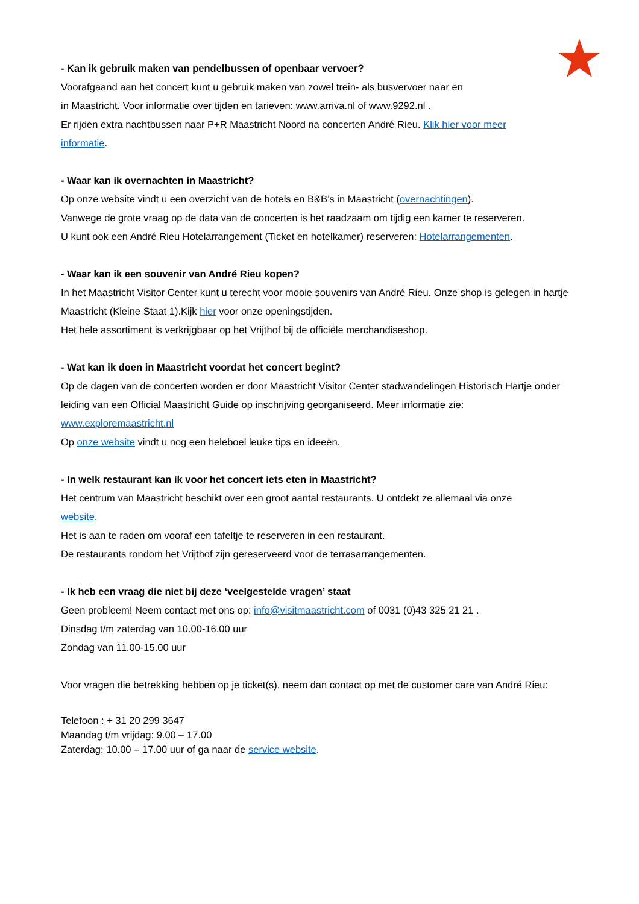- Kan ik gebruik maken van pendelbussen of openbaar vervoer?
Voorafgaand aan het concert kunt u gebruik maken van zowel trein- als busvervoer naar en
in Maastricht. Voor informatie over tijden en tarieven: www.arriva.nl of www.9292.nl .
Er rijden extra nachtbussen naar P+R Maastricht Noord na concerten André Rieu. Klik hier voor meer
informatie.
- Waar kan ik overnachten in Maastricht?
Op onze website vindt u een overzicht van de hotels en B&B’s in Maastricht (overnachtingen).
Vanwege de grote vraag op de data van de concerten is het raadzaam om tijdig een kamer te reserveren.
U kunt ook een André Rieu Hotelarrangement (Ticket en hotelkamer) reserveren: Hotelarrangementen.
- Waar kan ik een souvenir van André Rieu kopen?
In het Maastricht Visitor Center kunt u terecht voor mooie souvenirs van André Rieu. Onze shop is gelegen in hartje Maastricht (Kleine Staat 1).Kijk hier voor onze openingstijden.
Het hele assortiment is verkrijgbaar op het Vrijthof bij de officiële merchandiseshop.
- Wat kan ik doen in Maastricht voordat het concert begint?
Op de dagen van de concerten worden er door Maastricht Visitor Center stadwandelingen Historisch Hartje onder leiding van een Official Maastricht Guide op inschrijving georganiseerd. Meer informatie zie:
www.exploremaastricht.nl
Op onze website vindt u nog een heleboel leuke tips en ideeën.
- In welk restaurant kan ik voor het concert iets eten in Maastricht?
Het centrum van Maastricht beschikt over een groot aantal restaurants. U ontdekt ze allemaal via onze
website.
Het is aan te raden om vooraf een tafeltje te reserveren in een restaurant.
De restaurants rondom het Vrijthof zijn gereserveerd voor de terrasarrangementen.
- Ik heb een vraag die niet bij deze ‘veelgestelde vragen’ staat
Geen probleem! Neem contact met ons op: info@visitmaastricht.com of 0031 (0)43 325 21 21 .
Dinsdag t/m zaterdag van 10.00-16.00 uur
Zondag van 11.00-15.00 uur
Voor vragen die betrekking hebben op je ticket(s), neem dan contact op met de customer care van André Rieu:
Telefoon : + 31 20 299 3647
Maandag t/m vrijdag: 9.00 – 17.00
Zaterdag: 10.00 – 17.00 uur of ga naar de service website.